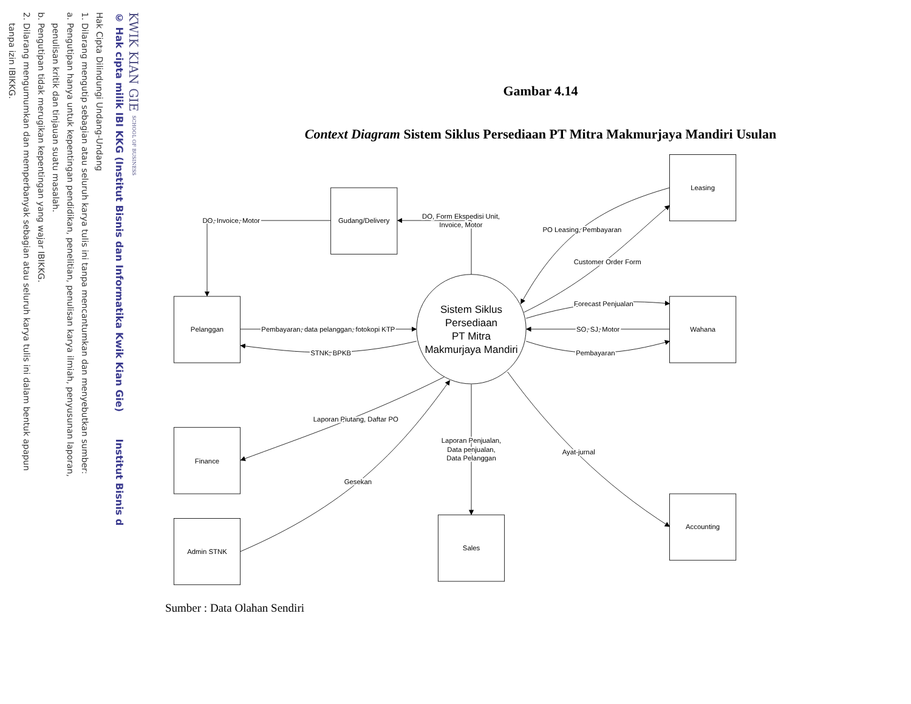KWIK KIAN GIE SCHOOL OF BUSINESS
© Hak cipta milik IBI KKG (Institut Bisnis dan Informatika Kwik Kian Gie) Institut Bisnis d
Hak Cipta Dilindungi Undang-Undang
1. Dilarang mengutip sebagian atau seluruh karya tulis ini tanpa mencantumkan dan menyebutkan sumber:
a. Pengutipan hanya untuk kepentingan pendidikan, penelitian, penulisan karya ilmiah, penyusunan laporan,
penulisan kritik dan tinjauan suatu masalah.
b. Pengutipan tidak merugikan kepentingan yang wajar IBIKKG.
2. Dilarang mengumumkan dan memperbanyak sebagian atau seluruh karya tulis ini dalam bentuk apapun
tanpa izin IBIKKG.
Gambar 4.14
Context Diagram Sistem Siklus Persediaan PT Mitra Makmurjaya Mandiri Usulan
Leasing
Gudang/Delivery
Pelanggan
Wahana
Finance
Admin STNK
Sales
Accounting
Sistem Siklus
Persediaan
PT Mitra
Makmurjaya Mandiri
DO, Invoice, Motor
DO, Form Ekspedisi Unit,
Invoice, Motor
PO Leasing, Pembayaran
Customer Order Form
Forecast Penjualan
SO, SJ, Motor
Pembayaran
Pembayaran, data pelanggan, fotokopi KTP
STNK, BPKB
Laporan Piutang, Daftar PO
Gesekan
Laporan Penjualan,
Data penjualan,
Data Pelanggan
Ayat-jurnal
Sumber : Data Olahan Sendiri